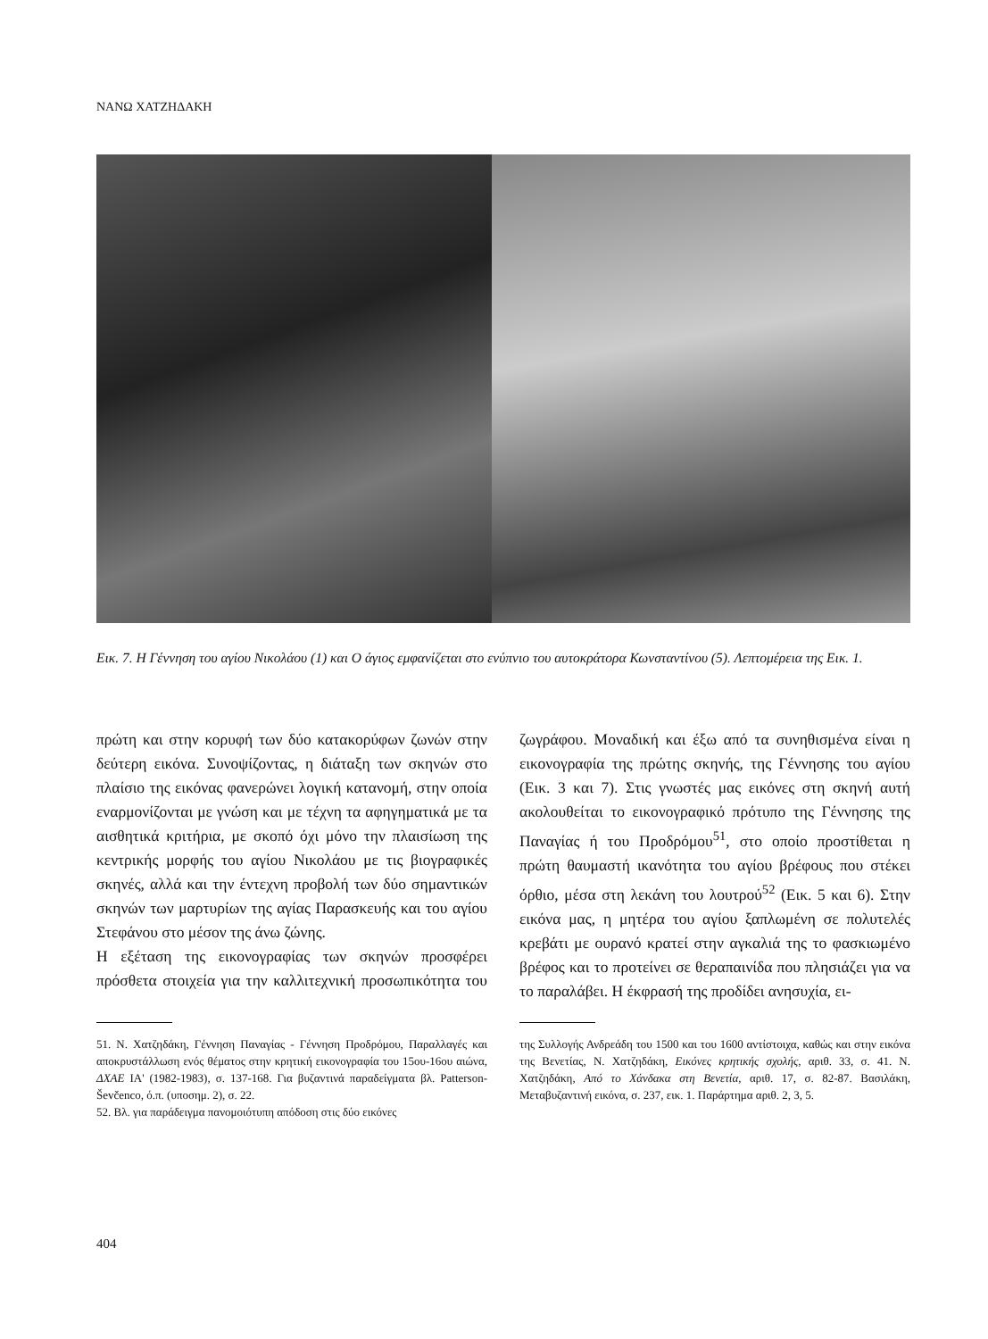ΝΑΝΩ ΧΑΤΖΗΔΑΚΗ
Εικ. 7. Η Γέννηση του αγίου Νικολάου (1) και Ο άγιος εμφανίζεται στο ενύπνιο του αυτοκράτορα Κωνσταντίνου (5). Λεπτομέρεια της Εικ. 1.
πρώτη και στην κορυφή των δύο κατακορύφων ζωνών στην δεύτερη εικόνα. Συνοψίζοντας, η διάταξη των σκηνών στο πλαίσιο της εικόνας φανερώνει λογική κατανομή, στην οποία εναρμονίζονται με γνώση και με τέχνη τα αφηγηματικά με τα αισθητικά κριτήρια, με σκοπό όχι μόνο την πλαισίωση της κεντρικής μορφής του αγίου Νικολάου με τις βιογραφικές σκηνές, αλλά και την έντεχνη προβολή των δύο σημαντικών σκηνών των μαρτυρίων της αγίας Παρασκευής και του αγίου Στεφάνου στο μέσον της άνω ζώνης.
Η εξέταση της εικονογραφίας των σκηνών προσφέρει πρόσθετα στοιχεία για την καλλιτεχνική προσωπικότητα του ζωγράφου. Μοναδική και έξω από τα συνηθισμένα είναι η εικονογραφία της πρώτης σκηνής, της Γέννησης του αγίου (Εικ. 3 και 7). Στις γνωστές μας εικόνες στη σκηνή αυτή ακολουθείται το εικονογραφικό πρότυπο της Γέννησης της Παναγίας ή του Προδρόμου<sup>51</sup>, στο οποίο προστίθεται η πρώτη θαυμαστή ικανότητα του αγίου βρέφους που στέκει όρθιο, μέσα στη λεκάνη του λουτρού<sup>52</sup> (Εικ. 5 και 6). Στην εικόνα μας, η μητέρα του αγίου ξαπλωμένη σε πολυτελές κρεβάτι με ουρανό κρατεί στην αγκαλιά της το φασκιωμένο βρέφος και το προτείνει σε θεραπαινίδα που πλησιάζει για να το παραλάβει. Η έκφρασή της προδίδει ανησυχία, ει-
51. Ν. Χατζηδάκη, Γέννηση Παναγίας - Γέννηση Προδρόμου, Παραλλαγές και αποκρυστάλλωση ενός θέματος στην κρητική εικονογραφία του 15ου-16ου αιώνα, ΔΧΑΕ ΙΑ' (1982-1983), σ. 137-168. Για βυζαντινά παραδείγματα βλ. Patterson-Ševčenco, ό.π. (υποσημ. 2), σ. 22.
52. Βλ. για παράδειγμα πανομοιότυπη απόδοση στις δύο εικόνες
της Συλλογής Ανδρεάδη του 1500 και του 1600 αντίστοιχα, καθώς και στην εικόνα της Βενετίας, Ν. Χατζηδάκη, Εικόνες κρητικής σχολής, αριθ. 33, σ. 41. Ν. Χατζηδάκη, Από το Χάνδακα στη Βενετία, αριθ. 17, σ. 82-87. Βασιλάκη, Μεταβυζαντινή εικόνα, σ. 237, εικ. 1. Παράρτημα αριθ. 2, 3, 5.
404